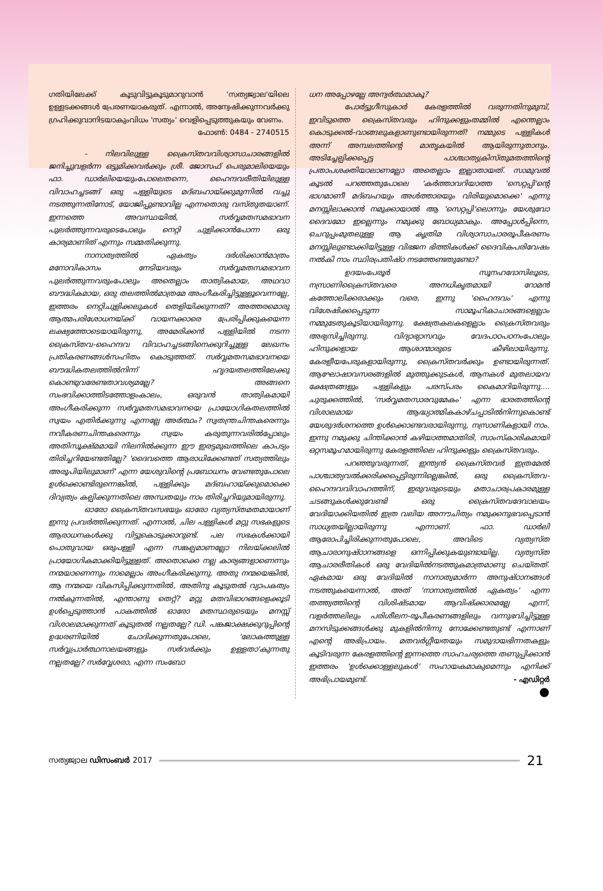ഗതിയിലേക്ക് കൂടുവിട്ടുകൂടുമാറുവാൻ 'സത്യജ്വാല'യിലെ ഉള്ളടക്കങ്ങൾ പ്രേരണയാകരുത്. എന്നാൽ, അന്വേഷിക്കുന്നവർക്കു ഗ്രഹിക്കുവാനിടയാകുംവിധം 'സത്യം' വെളിപ്പെടുത്തുകയും വേണം.
ഫോൺ: 0484 - 2740515
- നിലവിലുള്ള ക്രൈസ്തവവിശ്വാസാചാരങ്ങളിൽ ജനിച്ചുവളർന്ന ഒട്ടുമിക്കവർക്കും ശ്രീ. ജോസഫ് പെരുമാലിയെയും ഫാ. ഡാർലിയെയുംപോലെതന്നെ, ഹൈന്ദവരീതിയിലുള്ള വിവാഹച്ചടങ്ങ് ഒരു പള്ളിയുടെ മദ്ബഹായ്ക്കുമുന്നിൽ വച്ചു നടത്തുന്നതിനോട്, യോജിപ്പുണ്ടാവില്ല എന്നതൊരു വസ്തുതയാണ്. ഇന്നത്തെ അവസ്ഥയിൽ, സർവ്വമതസമഭാവന പുലർത്തുന്നവരുടെപോലും നെറ്റി ചുളിക്കാൻപോന്ന ഒരു കാര്യമാണിത് എന്നും സമ്മതിക്കുന്നു.
നാനാത്വത്തിൽ ഏകത്വം ദർശിക്കാൻമാത്രം മനോവികാസം നേടിയവരും സർവ്വമതസമഭാവന പുലർത്തുന്നവരുംപോലും അതെല്ലാം താത്വികമായ, അഥവാ ബൗദ്ധികമായ, ഒരു തലത്തിൽമാത്രമേ അംഗീകരിച്ചിട്ടുള്ളൂവെന്നല്ലേ, ഇത്തരം നെറ്റിചുളിക്കലുകൾ തെളിയിക്കുന്നത്? അത്തരമൊരു ആത്മപരിശോധനയ്ക്ക് വായനക്കാരെ പ്രേരിപ്പിക്കുകയെന്ന ലക്ഷ്യത്തോടെയായിരുന്നു, അമേരിക്കൻ പള്ളിയിൽ നടന്ന ക്രൈസ്തവ-ഹൈന്ദവ വിവാഹച്ചടങ്ങിനെക്കുറിച്ചുള്ള ലേഖനം പ്രതികരണങ്ങൾസഹിതം കൊടുത്തത്. സർവ്വമതസമഭാവനയെ ബൗദ്ധികതലത്തിൽനിന്ന് ഹൃദയതലത്തിലേക്കു കൊണ്ടുവരേണ്ടതാവശ്യമല്ലേ? അങ്ങനെ സംഭവിക്കാത്തിടത്തോളംകാലം, ഒരുവൻ താത്വികമായി അംഗീകരിക്കുന്ന സർവ്വമതസമഭാവനയെ പ്രായോഗികതലത്തിൽ സ്വയം എതിർക്കുന്നു എന്നല്ലേ അർത്ഥം? സ്വതന്ത്രചിന്തകരെന്നും നവീകരണചിന്തകരെന്നും സ്വയം കരുതുന്നവരിൽപ്പോലും അതിസൂക്ഷ്മമായി നിലനിൽക്കുന്ന ഈ ഇരട്ടമുഖത്തിലെ കാപട്യം തിരിച്ചറിയേണ്ടതില്ലേ? 'ദൈവത്തെ ആരാധിക്കേണ്ടത് സത്യത്തിലും അരൂപിയിലുമാണ്' എന്ന യേശുവിന്റെ പ്രബോധനം വേണ്ടതുപോലെ ഉൾക്കൊണ്ടിരുന്നെങ്കിൽ, പള്ളിക്കും മദ്ബഹായ്ക്കുമൊക്കെ ദിവ്യത്വം കല്പിക്കുന്നതിലെ അന്ധതയും നാം തിരിച്ചറിയുമായിരുന്നു.
ഓരോ ക്രൈസ്തവസഭയും ഓരോ വ്യത്യസ്തമതമായാണ് ഇന്നു പ്രവർത്തിക്കുന്നത്. എന്നാൽ, ചില പള്ളികൾ മറ്റു സഭകളുടെ ആരാധനകൾക്കു വിട്ടുകൊടുക്കാറുണ്ട്. പല സഭകൾക്കായി പൊതുവായ ഒരുപള്ളി എന്ന സങ്കല്പമാണല്ലോ നിലയ്ക്കലിൽ പ്രായോഗികമാക്കിയിട്ടുള്ളത്. അതൊക്കെ നല്ല കാര്യങ്ങളാണെന്നും നന്മയാണെന്നും നാമെല്ലാം അംഗീകരിക്കുന്നു. അതു നന്മയെങ്കിൽ, ആ നന്മയെ വികസിപ്പിക്കുന്നതിൽ, അതിനു കൂടുതൽ വ്യാപകത്വം നൽകുന്നതിൽ, എന്താണു തെറ്റ്? മറ്റു മതവിഭാഗങ്ങളെക്കൂടി ഉൾപ്പെടുത്താൻ പാകത്തിൽ ഓരോ മതസ്ഥരുടെയും മനസ്സ് വിശാലമാക്കുന്നത് കൂടുതൽ നല്ലതല്ലേ? ഡി. പങ്കജാക്ഷക്കുറുപ്പിന്റെ ഉദ്ധരണിയിൽ ചോദിക്കുന്നതുപോലെ, 'ലോകത്തുള്ള സർവ്വപ്രാർത്ഥനാലയങ്ങളും സർവർക്കും ഉള്ളതാ'കുന്നതു നല്ലതല്ലേ? സർവ്വേശരാ, എന്ന സംബോ
ധന അപ്പോഴല്ലേ അന്വർത്ഥമാകൂ?
പോർട്ടുഗീസുകാർ കേരളത്തിൽ വരുന്നതിനുമുമ്പ്, ഇവിടുത്തെ ക്രൈസ്തവരും ഹിന്ദുക്കളുംതമ്മിൽ എന്തെല്ലാം കൊടുക്കൽ-വാങ്ങലുകളാണുണ്ടായിരുന്നത്! നമ്മുടെ പള്ളികൾ അന്ന് അമ്പലത്തിന്റെ മാതൃകയിൽ ആയിരുന്നുതാനും. അടിച്ചേല്പിക്കപ്പെട്ട പാശ്ചാത്യക്രിസ്തുമതത്തിന്റെ പ്രതാപശക്തിയാലാണല്ലോ അതെല്ലാം ഇല്ലാതായത്. സാമുവൽ കൂടൽ പറഞ്ഞതുപോലെ 'കർത്താവറിയാത്ത 'സെറ്റപ്പി'ന്റെ ഭാഗമാണീ മദ്ബഹയും അൾത്താരയും വിരിയുമൊക്കെ' എന്നു മനസ്സിലാക്കാൻ നമുക്കായാൽ ആ 'സെറ്റപ്പി'ലൊന്നും യേശുവോ ദൈവമോ ഇല്ലെന്നും നമുക്കു ബോധ്യമാകും. അപ്പോൾപ്പിന്നെ, ചെറുപ്പംമുതലുള്ള ആ കൃത്രിമ വിശ്വാസാചാരരൂപീകരണം മനസ്സിലുണ്ടാക്കിയിട്ടുള്ള വിഭജന ഭിത്തികൾക്ക് ദൈവികപരിവേഷം നൽകി നാം സ്ഥിരപ്രതിഷ്ഠ നടത്തേണ്ടതുണ്ടോ?
ഉദയംപേരൂർ സൂനഹദോസിലൂടെ, നസ്രാണിക്രൈസ്തവരെ അനധികൃതമായി റോമൻ കത്തോലിക്കരാക്കും വരെ, ഇന്നു 'ഹൈന്ദവം' എന്നു വിശേഷിക്കപ്പെടുന്ന സാമൂഹികാചാരങ്ങളെല്ലാം നമ്മുടേതുകൂടിയായിരുന്നു. ക്ഷേത്രകലകളെല്ലാം ക്രൈസ്തവരും അഭ്യസിച്ചിരുന്നു. വിദ്യാഭ്യാസവും വേദപാഠപഠനംപോലും ഹിന്ദുക്കളായ ആശാന്മാരുടെ കീഴിലായിരുന്നു. കേരളീയപേരുകളായിരുന്നു, ക്രൈസ്തവർക്കും ഉണ്ടായിരുന്നത്. ആഘോഷാവസരങ്ങളിൽ മുത്തുക്കുടകൾ, ആനകൾ മുതലായവ ക്ഷേത്രങ്ങളും പള്ളികളും പരസ്പരം കൈമാറിയിരുന്നു.... ചുരുക്കത്തിൽ, 'സർവ്വമതസാരവുമേകം' എന്ന ഭാരതത്തിന്റെ വിശാലമായ ആദ്ധ്യാത്മികകാഴ്ചപ്പാടിൽനിന്നുകൊണ്ട് യേശുദർശനത്തെ ഉൾക്കൊണ്ടവരായിരുന്നു, നസ്രാണികളായി നാം. ഇന്നു നമുക്കു ചിന്തിക്കാൻ കഴിയാത്തമാതിരി, സാംസ്കാരികമായി ഒറ്റസമൂഹമായിരുന്നു കേരളത്തിലെ ഹിന്ദുക്കളും ക്രൈസ്തവരും.
പറഞ്ഞുവരുന്നത്, ഇന്ത്യൻ ക്രൈസ്തവർ ഇത്രമേൽ പാശ്ചാത്യവൽക്കരിക്കപ്പെട്ടിരുന്നില്ലെങ്കിൽ, ഒരു ക്രൈസ്തവ-ഹൈന്ദവവിവാഹത്തിന്, ഇരുവരുടെയും മതാചാരപ്രകാരമുള്ള ചടങ്ങുകൾക്കുവേണ്ടി ഒരു ക്രൈസ്തവദേവാലയം വേദിയാക്കിയതിൽ ഇത്ര വലിയ അനൗചിത്യം നമുക്കനുഭവപ്പെടാൻ സാധ്യതയില്ലായിരുന്നു എന്നാണ്. ഫാ. ഡാർലി ആരോപിച്ചിരിക്കുന്നതുപോലെ, അവിടെ വ്യത്യസ്ത ആചാരാനുഷ്ഠാനങ്ങളെ ഒന്നിപ്പിക്കുകയുണ്ടായില്ല. വ്യത്യസ്ത ആചാരരീതികൾ ഒരു വേദിയിൽനടത്തുകമാത്രമാണു ചെയ്തത്. ഏകമായ ഒരു വേദിയിൽ നാനാത്വമാർന്ന അനുഷ്ഠാനങ്ങൾ നടത്തുകയെന്നാൽ, അത് 'നാനാത്വത്തിൽ ഏകത്വം' എന്ന തത്ത്വത്തിന്റെ വിശിഷ്ടമായ ആവിഷ്ക്കാരമല്ലേ എന്ന്, വളർത്തലിലും പരിശീലന-രൂപീകരണങ്ങളിലും വന്നുഭവിച്ചിട്ടുള്ള മനസിടുക്കങ്ങൾക്കു മുകളിൽനിന്നു നോക്കേണ്ടതുണ്ട് എന്നാണ് എന്റെ അഭിപ്രായം. മതവർഗ്ഗീയതയും സമുദായഭിന്നതകളും കൂടിവരുന്ന കേരളത്തിന്റെ ഇന്നത്തെ സാഹചര്യത്തെ തണുപ്പിക്കാൻ ഇത്തരം 'ഉൾക്കൊള്ളലുകൾ' സഹായകമാകുമെന്നും എനിക്ക് അഭിപ്രായമുണ്ട്. - എഡിറ്റർ
●
സത്യജ്വാല ഡിസംബർ 2017 21